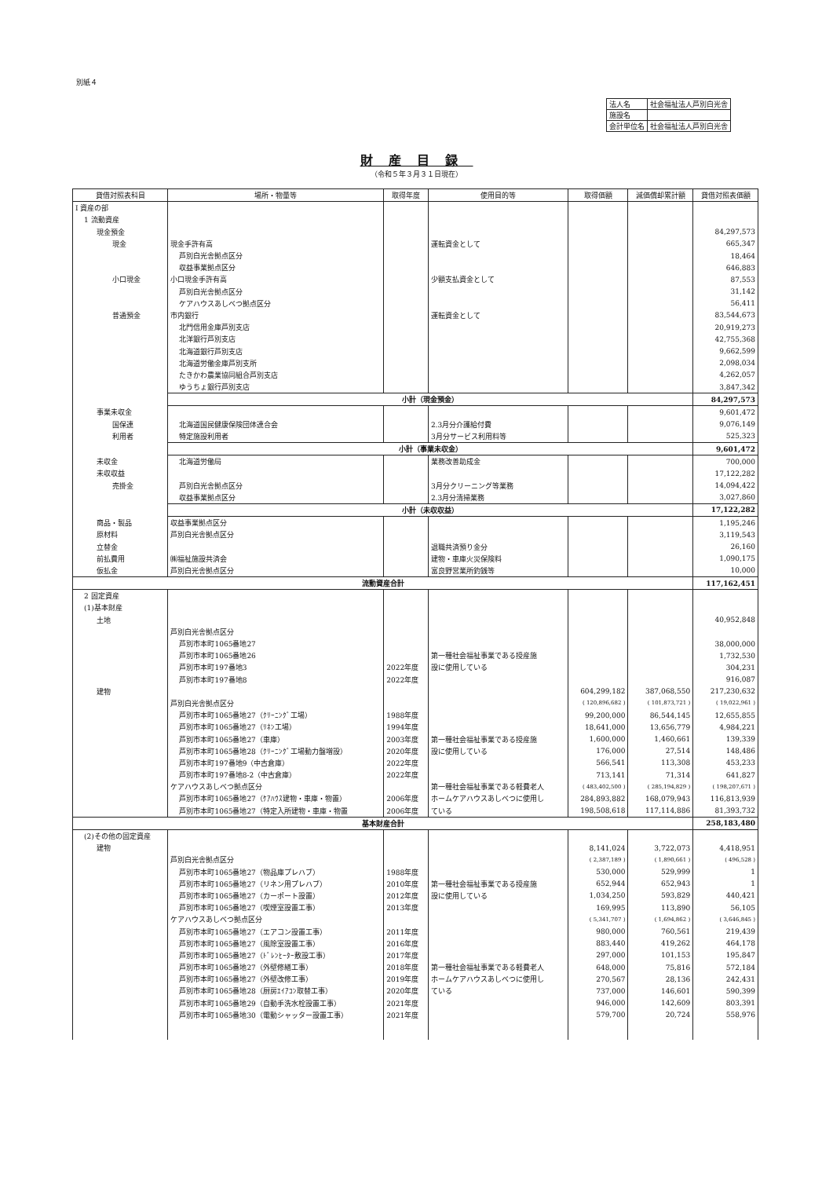別紙４
| 法人名 | 社会福祉法人芦別白光舎 |
| 施設名 | |
| 会計単位名 | 社会福祉法人芦別白光舎 |
財産目録
（令和５年３月３１日現在）
| 貸借対照表科目 | 場所・物量等 | 取得年度 | 使用目的等 | 取得価額 | 減価償却累計額 | 貸借対照表価額 |
| --- | --- | --- | --- | --- | --- | --- |
| Ⅰ 資産の部 | | | | | | |
| 1 流動資産 | | | | | | |
| 現金預金 | | | | | | 84,297,573 |
| 現金 | 現金手許有高 | | 運転資金として | | | 665,347 |
| | 芦別白光舎拠点区分 | | | | | 18,464 |
| | 収益事業拠点区分 | | | | | 646,883 |
| 小口現金 | 小口現金手許有高 | | 少額支払資金として | | | 87,553 |
| | 芦別白光舎拠点区分 | | | | | 31,142 |
| | ケアハウスあしべつ拠点区分 | | | | | 56,411 |
| 普通預金 | 市内銀行 | | 運転資金として | | | 83,544,673 |
| | 北門信用金庫芦別支店 | | | | | 20,919,273 |
| | 北洋銀行芦別支店 | | | | | 42,755,368 |
| | 北海道銀行芦別支店 | | | | | 9,662,599 |
| | 北海道労働金庫芦別支所 | | | | | 2,098,034 |
| | たきかわ農業協同組合芦別支店 | | | | | 4,262,057 |
| | ゆうちょ銀行芦別支店 | | | | | 3,847,342 |
| | 小計（現金預金） | | | | | 84,297,573 |
| 事業未収金 | | | | | | 9,601,472 |
| 国保連 | 北海道国民健康保険団体連合会 | | 2.3月分介護給付費 | | | 9,076,149 |
| 利用者 | 特定施設利用者 | | 3月分サービス利用料等 | | | 525,323 |
| | 小計（事業未収金） | | | | | 9,601,472 |
| 未収金 | 北海道労働局 | | 業務改善助成金 | | | 700,000 |
| 未収収益 | | | | | | 17,122,282 |
| 売掛金 | 芦別白光舎拠点区分 | | 3月分クリーニング等業務 | | | 14,094,422 |
| | 収益事業拠点区分 | | 2.3月分清掃業務 | | | 3,027,860 |
| | 小計（未収収益） | | | | | 17,122,282 |
| 商品・製品 | 収益事業拠点区分 | | | | | 1,195,246 |
| 原材料 | 芦別白光舎拠点区分 | | | | | 3,119,543 |
| 立替金 | | | 退職共済預り金分 | | | 26,160 |
| 前払費用 | ㈱福祉施設共済会 | | 建物・車庫火災保険料 | | | 1,090,175 |
| 仮払金 | 芦別白光舎拠点区分 | | 富良野営業所釣銭等 | | | 10,000 |
| 流動資産合計 | | | | | | 117,162,451 |
| 2 固定資産 | | | | | | |
| (1)基本財産 | | | | | | |
| 土地 | | | | | | 40,952,848 |
| | 芦別白光舎拠点区分 | | | | | |
| | 芦別市本町1065番地27 | | | | | 38,000,000 |
| | 芦別市本町1065番地26 | | 第一種社会福祉事業である授産施 | | | 1,732,530 |
| | 芦別市本町197番地3 | 2022年度 | 設に使用している | | | 304,231 |
| | 芦別市本町197番地8 | 2022年度 | | | | 916,087 |
| 建物 | | | | 604,299,182 | 387,068,550 | 217,230,632 |
| | 芦別白光舎拠点区分 | | | ( 120,896,682 ) | ( 101,873,721 ) | ( 19,022,961 ) |
| | 芦別市本町1065番地27（ｸﾘｰﾆﾝｸﾞ工場） | 1988年度 | | 99,200,000 | 86,544,145 | 12,655,855 |
| | 芦別市本町1065番地27（ﾘﾈﾝ工場） | 1994年度 | | 18,641,000 | 13,656,779 | 4,984,221 |
| | 芦別市本町1065番地27（車庫） | 2003年度 | 第一種社会福祉事業である授産施 | 1,600,000 | 1,460,661 | 139,339 |
| | 芦別市本町1065番地28（ｸﾘｰﾆﾝｸﾞ工場動力盤増設） | 2020年度 | 設に使用している | 176,000 | 27,514 | 148,486 |
| | 芦別市本町197番地9（中古倉庫） | 2022年度 | | 566,541 | 113,308 | 453,233 |
| | 芦別市本町197番地8-2（中古倉庫） | 2022年度 | | 713,141 | 71,314 | 641,827 |
| | ケアハウスあしべつ拠点区分 | | 第一種社会福祉事業である軽費老人 | ( 483,402,500 ) | ( 285,194,829 ) | ( 198,207,671 ) |
| | 芦別市本町1065番地27（ｹｱﾊｳｽ建物・車庫・物置） | 2006年度 | ホームケアハウスあしべつに使用し | 284,893,882 | 168,079,943 | 116,813,939 |
| | 芦別市本町1065番地27（特定入所建物・車庫・物置 | 2006年度 | ている | 198,508,618 | 117,114,886 | 81,393,732 |
| 基本財産合計 | | | | | | 258,183,480 |
| (2)その他の固定資産 | | | | | | |
| 建物 | | | | 8,141,024 | 3,722,073 | 4,418,951 |
| | 芦別白光舎拠点区分 | | | ( 2,387,189 ) | ( 1,890,661 ) | ( 496,528 ) |
| | 芦別市本町1065番地27（物品庫プレハブ） | 1988年度 | | 530,000 | 529,999 | 1 |
| | 芦別市本町1065番地27（リネン用プレハブ） | 2010年度 | 第一種社会福祉事業である授産施 | 652,944 | 652,943 | 1 |
| | 芦別市本町1065番地27（カーポート設置） | 2012年度 | 設に使用している | 1,034,250 | 593,829 | 440,421 |
| | 芦別市本町1065番地27（喫煙室設置工事） | 2013年度 | | 169,995 | 113,890 | 56,105 |
| | ケアハウスあしべつ拠点区分 | | | ( 5,341,707 ) | ( 1,694,862 ) | ( 3,646,845 ) |
| | 芦別市本町1065番地27（エアコン設置工事） | 2011年度 | | 980,000 | 760,561 | 219,439 |
| | 芦別市本町1065番地27（風除室設置工事） | 2016年度 | | 883,440 | 419,262 | 464,178 |
| | 芦別市本町1065番地27（ﾄﾞﾚﾝﾋｰﾀｰ敷設工事） | 2017年度 | | 297,000 | 101,153 | 195,847 |
| | 芦別市本町1065番地27（外壁修繕工事） | 2018年度 | 第一種社会福祉事業である軽費老人 | 648,000 | 75,816 | 572,184 |
| | 芦別市本町1065番地27（外壁改修工事） | 2019年度 | ホームケアハウスあしべつに使用し | 270,567 | 28,136 | 242,431 |
| | 芦別市本町1065番地28（厨房ｴｲｱｺﾝ取替工事） | 2020年度 | ている | 737,000 | 146,601 | 590,399 |
| | 芦別市本町1065番地29（自動手洗水栓設置工事） | 2021年度 | | 946,000 | 142,609 | 803,391 |
| | 芦別市本町1065番地30（電動シャッター設置工事） | 2021年度 | | 579,700 | 20,724 | 558,976 |